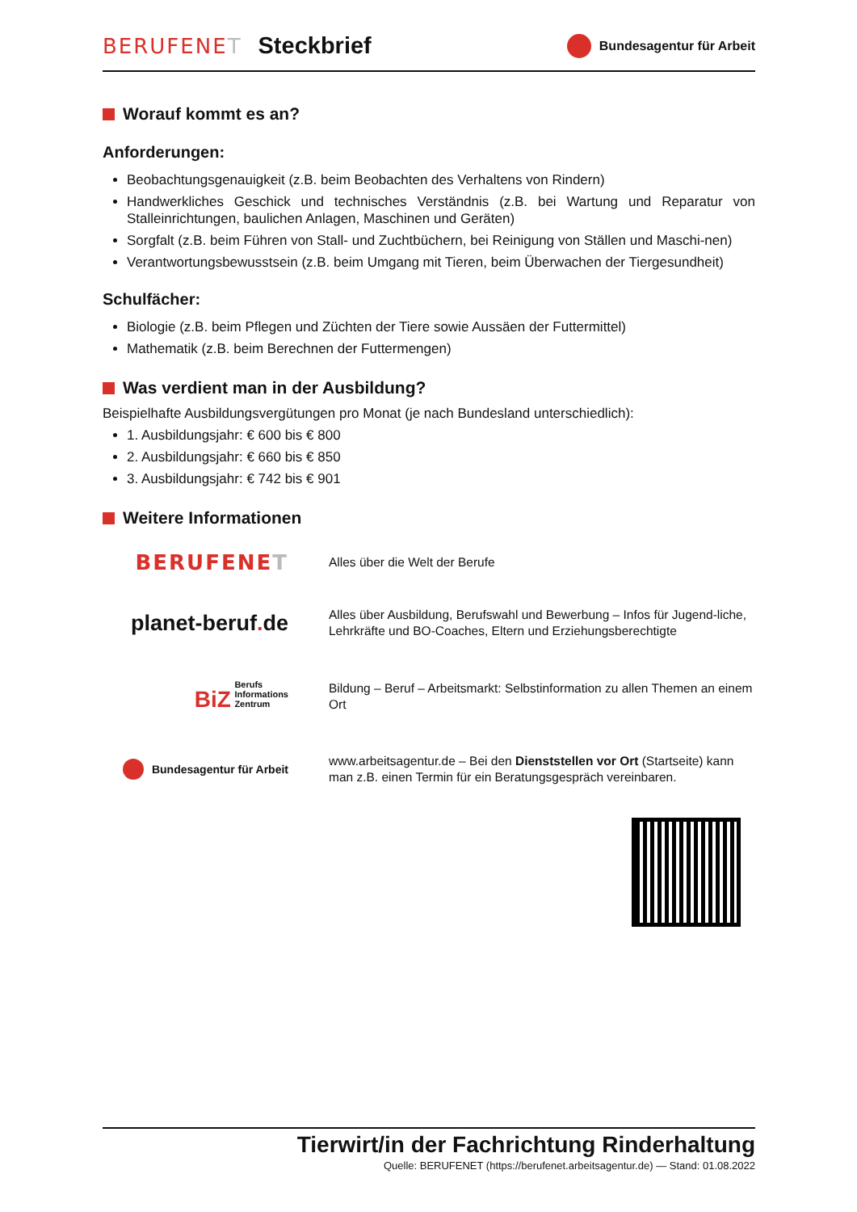BERUFENET Steckbrief
Bundesagentur für Arbeit
Worauf kommt es an?
Anforderungen:
Beobachtungsgenauigkeit (z.B. beim Beobachten des Verhaltens von Rindern)
Handwerkliches Geschick und technisches Verständnis (z.B. bei Wartung und Reparatur von Stalleinrichtungen, baulichen Anlagen, Maschinen und Geräten)
Sorgfalt (z.B. beim Führen von Stall- und Zuchtbüchern, bei Reinigung von Ställen und Maschi-nen)
Verantwortungsbewusstsein (z.B. beim Umgang mit Tieren, beim Überwachen der Tiergesundheit)
Schulfächer:
Biologie (z.B. beim Pflegen und Züchten der Tiere sowie Aussäen der Futtermittel)
Mathematik (z.B. beim Berechnen der Futtermengen)
Was verdient man in der Ausbildung?
Beispielhafte Ausbildungsvergütungen pro Monat (je nach Bundesland unterschiedlich):
1. Ausbildungsjahr: € 600 bis € 800
2. Ausbildungsjahr: € 660 bis € 850
3. Ausbildungsjahr: € 742 bis € 901
Weitere Informationen
BERUFENET
Alles über die Welt der Berufe
planet-beruf. de
Alles über Ausbildung, Berufswahl und Bewerbung – Infos für Jugend-liche, Lehrkräfte und BO-Coaches, Eltern und Erziehungsberechtigte
BiZ Berufs
Informations
Zentrum
Bildung – Beruf – Arbeitsmarkt: Selbstinformation zu allen Themen an einem Ort
Bundesagentur für Arbeit
www.arbeitsagentur.de – Bei den Dienststellen vor Ort (Startseite) kann man z.B. einen Termin für ein Beratungsgespräch vereinbaren.
Tierwirt/in der Fachrichtung Rinderhaltung
Quelle: BERUFENET (https://berufenet.arbeitsagentur.de) — Stand: 01.08.2022